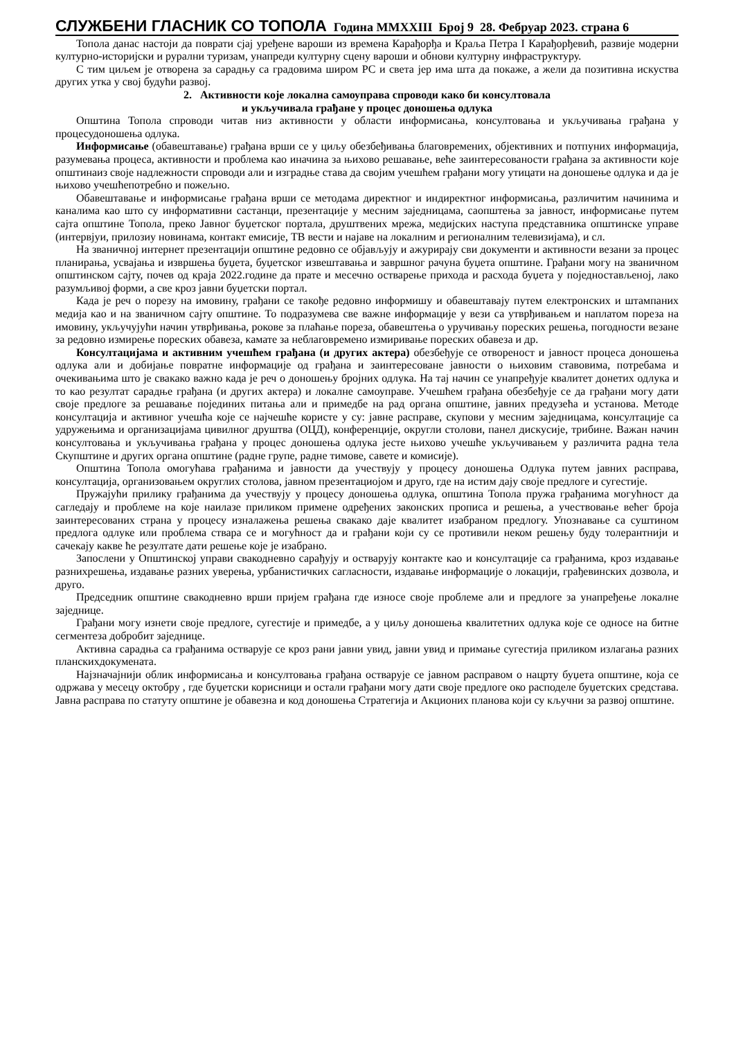СЛУЖБЕНИ ГЛАСНИК СО ТОПОЛА Година MMXXIII Број 9 28. Фебруар 2023. страна 6
Топола данас настоји да поврати сјај уређене вароши из времена Карађорђа и Краља Петра I Карађорђевић, развије модерни културно-историјски и рурални туризам, унапреди културну сцену вароши и обнови културну инфраструктуру.
С тим циљем је отворена за сарадњу са градовима широм РС и света јер има шта да покаже, а жели да позитивна искуства других утка у свој будући развој.
2. Активности које локална самоуправа спроводи како би консултовала
и укључивала грађане у процес доношења одлука
Општина Топола спроводи читав низ активности у области информисања, консултовања и укључивања грађана у процесудоношења одлука.
Информисање (обавештавање) грађана врши се у циљу обезбеђивања благовремених, објективних и потпуних информација, разумевања процеса, активности и проблема као иначина за њихово решавање, веће заинтересованости грађана за активности које општинаиз своје надлежности спроводи али и изградње става да својим учешћем грађани могу утицати на доношење одлука и да је њихово учешћепотребно и пожељно.
Обавештавање и информисање грађана врши се методама директног и индиректног информисања, различитим начинима и каналима као што су информативни састанци, презентације у месним заједницама, саопштења за јавност, информисање путем сајта општине Топола, преко Јавног буџетског портала, друштвених мрежа, медијских наступа представника општинске управе (интервјуи, прилозиу новинама, контакт емисије, ТВ вести и најаве на локалним и регионалним телевизијама), и сл.
На званичној интернет презентацији општине редовно се објављују и ажурирају сви документи и активности везани за процес планирања, усвајања и извршења буџета, буџетског извештавања и завршног рачуна буџета општине. Грађани могу на званичном општинском сајту, почев од краја 2022.године да прате и месечно остварење прихода и расхода буџета у поједностављеној, лако разумљивој форми, а све кроз јавни буџетски портал.
Када је реч о порезу на имовину, грађани се такође редовно информишу и обавештавају путем електронских и штампаних медија као и на званичном сајту општине. То подразумева све важне информације у вези са утврђивањем и наплатом пореза на имовину, укључујући начин утврђивања, рокове за плаћање пореза, обавештења о уручивању пореских решења, погодности везане за редовно измирење пореских обавеза, камате за неблаговремено измиривање пореских обавеза и др.
Консултацијама и активним учешћем грађана (и других актера) обезбеђује се отвореност и јавност процеса доношења одлука али и добијање повратне информације од грађана и заинтересоване јавности о њиховим ставовима, потребама и очекивањима што је свакако важно када је реч о доношењу бројних одлука. На тај начин се унапређује квалитет донетих одлука и то као резултат сарадње грађана (и других актера) и локалне самоуправе. Учешћем грађана обезбеђује се да грађани могу дати своје предлоге за решавање појединих питања али и примедбе на рад органа општине, јавних предузећа и установа. Методе консултација и активног учешћа које се најчешће користе у су: јавне расправе, скупови у месним заједницама, консултације са удружењима и организацијама цивилног друштва (ОЦД), конференције, округли столови, панел дискусије, трибине. Важан начин консултовања и укључивања грађана у процес доношења одлука јесте њихово учешће укључивањем у различита радна тела Скупштине и других органа општине (радне групе, радне тимове, савете и комисије).
Општина Топола омогућава грађанима и јавности да учествују у процесу доношења Одлука путем јавних расправа, консултација, организовањем округлих столова, јавном презентациојом и друго, где на истим дају своје предлоге и сугестије.
Пружајући прилику грађанима да учествују у процесу доношења одлука, општина Топола пружа грађанима могућност да сагледају и проблеме на које наилазе приликом примене одређених законских прописа и решења, а учествовање већег броја заинтересованих страна у процесу изналажења решења свакако даје квалитет изабраном предлогу. Упознавање са суштином предлога одлуке или проблема ствара се и могућност да и грађани који су се противили неком решењу буду толерантнији и сачекају какве ће резултате дати решење које је изабрано.
Запослени у Општинској управи свакодневно сарађују и остварују контакте као и консултације са грађанима, кроз издавање разнихрешења, издавање разних уверења, урбанистичких сагласности, издавање информације о локацији, грађевинских дозвола, и друго.
Председник општине свакодневно врши пријем грађана где износе своје проблеме али и предлоге за унапређење локалне заједнице.
Грађани могу изнети своје предлоге, сугестије и примедбе, а у циљу доношења квалитетних одлука које се односе на битне сегментеза добробит заједнице.
Активна сарадња са грађанима остварује се кроз рани јавни увид, јавни увид и примање сугестија приликом излагања разних планскихдокумената.
Најзначајнији облик информисања и консултовања грађана остварује се јавном расправом о нацрту буџета општине, која се одржава у месецу октобру , где буџетски корисници и остали грађани могу дати своје предлоге око расподеле буџетских средстава. Јавна расправа по статуту општине је обавезна и код доношења Стратегија и Акционих планова који су кључни за развој општине.